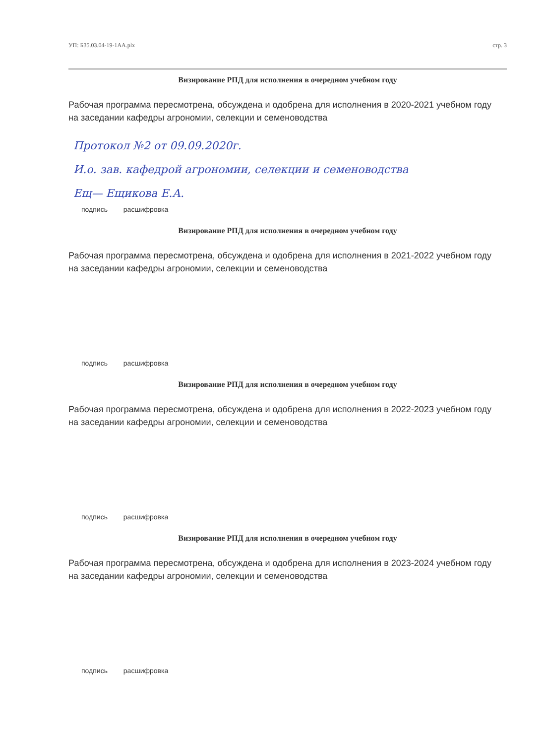УП: Б35.03.04-19-1АА.plx стр. 3
Визирование РПД для исполнения в очередном учебном году
Рабочая программа пересмотрена, обсуждена и одобрена для исполнения в 2020-2021 учебном году
на заседании кафедры агрономии, селекции и семеноводства
Протокол №2 от 09.09.2020г.
И.о. зав. кафедрой агрономии, селекции и семеноводства
Ещ— Ещикова Е.А.
подпись расшифровка
Визирование РПД для исполнения в очередном учебном году
Рабочая программа пересмотрена, обсуждена и одобрена для исполнения в 2021-2022 учебном году
на заседании кафедры агрономии, селекции и семеноводства
подпись расшифровка
Визирование РПД для исполнения в очередном учебном году
Рабочая программа пересмотрена, обсуждена и одобрена для исполнения в 2022-2023 учебном году
на заседании кафедры агрономии, селекции и семеноводства
подпись расшифровка
Визирование РПД для исполнения в очередном учебном году
Рабочая программа пересмотрена, обсуждена и одобрена для исполнения в 2023-2024 учебном году
на заседании кафедры агрономии, селекции и семеноводства
подпись расшифровка